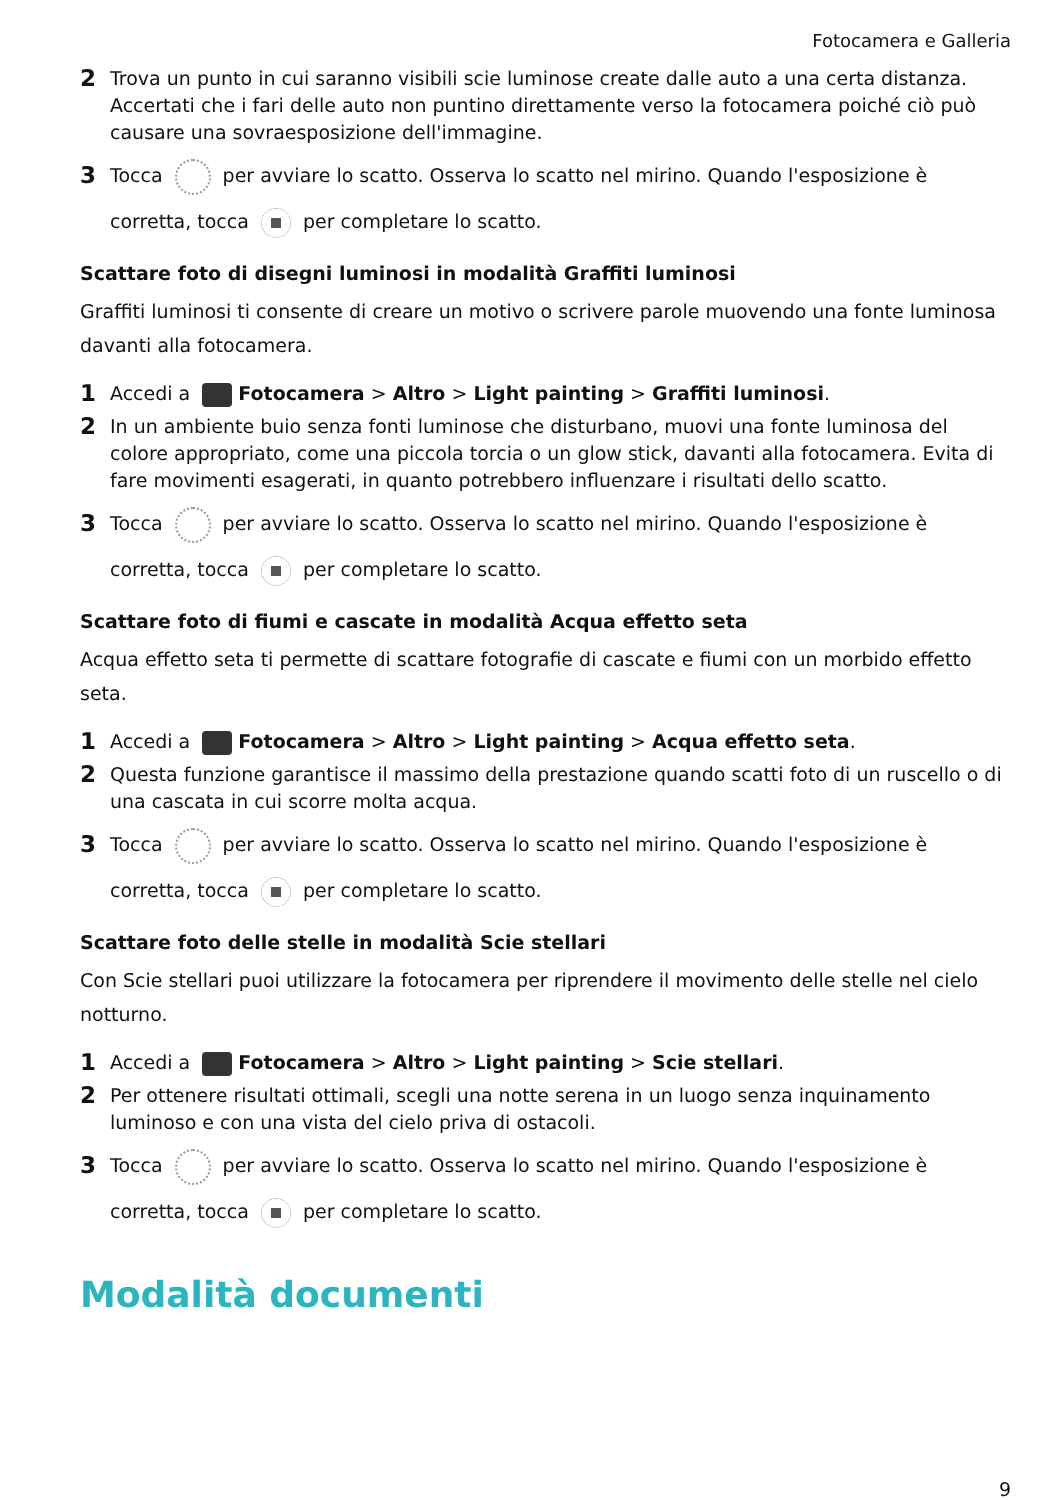Fotocamera e Galleria
2 Trova un punto in cui saranno visibili scie luminose create dalle auto a una certa distanza. Accertati che i fari delle auto non puntino direttamente verso la fotocamera poiché ciò può causare una sovraesposizione dell'immagine.
3 Tocca per avviare lo scatto. Osserva lo scatto nel mirino. Quando l'esposizione è corretta, tocca per completare lo scatto.
Scattare foto di disegni luminosi in modalità Graffiti luminosi
Graffiti luminosi ti consente di creare un motivo o scrivere parole muovendo una fonte luminosa davanti alla fotocamera.
1 Accedi a Fotocamera > Altro > Light painting > Graffiti luminosi.
2 In un ambiente buio senza fonti luminose che disturbano, muovi una fonte luminosa del colore appropriato, come una piccola torcia o un glow stick, davanti alla fotocamera. Evita di fare movimenti esagerati, in quanto potrebbero influenzare i risultati dello scatto.
3 Tocca per avviare lo scatto. Osserva lo scatto nel mirino. Quando l'esposizione è corretta, tocca per completare lo scatto.
Scattare foto di fiumi e cascate in modalità Acqua effetto seta
Acqua effetto seta ti permette di scattare fotografie di cascate e fiumi con un morbido effetto seta.
1 Accedi a Fotocamera > Altro > Light painting > Acqua effetto seta.
2 Questa funzione garantisce il massimo della prestazione quando scatti foto di un ruscello o di una cascata in cui scorre molta acqua.
3 Tocca per avviare lo scatto. Osserva lo scatto nel mirino. Quando l'esposizione è corretta, tocca per completare lo scatto.
Scattare foto delle stelle in modalità Scie stellari
Con Scie stellari puoi utilizzare la fotocamera per riprendere il movimento delle stelle nel cielo notturno.
1 Accedi a Fotocamera > Altro > Light painting > Scie stellari.
2 Per ottenere risultati ottimali, scegli una notte serena in un luogo senza inquinamento luminoso e con una vista del cielo priva di ostacoli.
3 Tocca per avviare lo scatto. Osserva lo scatto nel mirino. Quando l'esposizione è corretta, tocca per completare lo scatto.
Modalità documenti
9